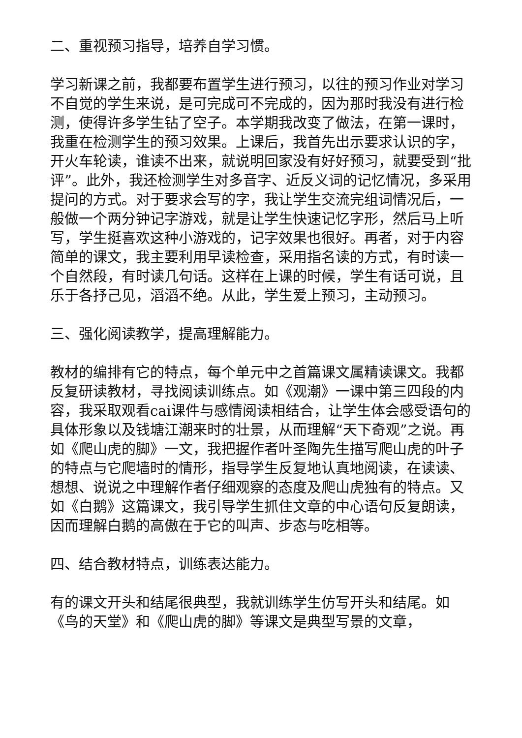二、重视预习指导，培养自学习惯。
学习新课之前，我都要布置学生进行预习，以往的预习作业对学习不自觉的学生来说，是可完成可不完成的，因为那时我没有进行检测，使得许多学生钻了空子。本学期我改变了做法，在第一课时，我重在检测学生的预习效果。上课后，我首先出示要求认识的字，开火车轮读，谁读不出来，就说明回家没有好好预习，就要受到“批评”。此外，我还检测学生对多音字、近反义词的记忆情况，多采用提问的方式。对于要求会写的字，我让学生交流完组词情况后，一般做一个两分钟记字游戏，就是让学生快速记忆字形，然后马上听写，学生挺喜欢这种小游戏的，记字效果也很好。再者，对于内容简单的课文，我主要利用早读检查，采用指名读的方式，有时读一个自然段，有时读几句话。这样在上课的时候，学生有话可说，且乐于各抒己见，滔滔不绝。从此，学生爱上预习，主动预习。
三、强化阅读教学，提高理解能力。
教材的编排有它的特点，每个单元中之首篇课文属精读课文。我都反复研读教材，寻找阅读训练点。如《观潮》一课中第三四段的内容，我采取观看cai课件与感情阅读相结合，让学生体会感受语句的具体形象以及钱塘江潮来时的壮景，从而理解“天下奇观”之说。再如《爬山虎的脚》一文，我把握作者叶圣陶先生描写爬山虎的叶子的特点与它爬墙时的情形，指导学生反复地认真地阅读，在读读、想想、说说之中理解作者仔细观察的态度及爬山虎独有的特点。又如《白鹅》这篇课文，我引导学生抓住文章的中心语句反复朗读，因而理解白鹅的高傲在于它的叫声、步态与吃相等。
四、结合教材特点，训练表达能力。
有的课文开头和结尾很典型，我就训练学生仿写开头和结尾。如《鸟的天堂》和《爬山虎的脚》等课文是典型写景的文章，